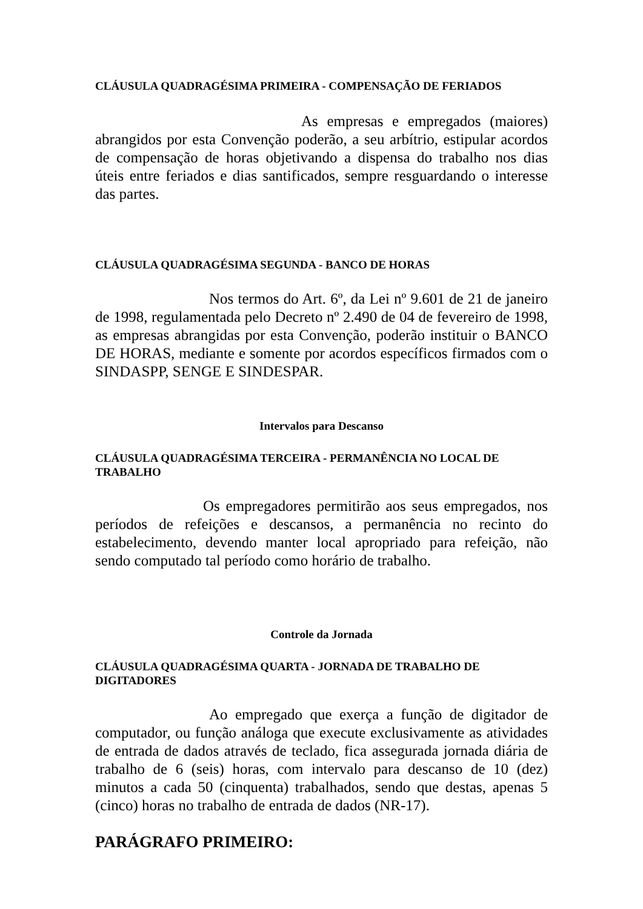CLÁUSULA QUADRAGÉSIMA PRIMEIRA - COMPENSAÇÃO DE FERIADOS
As empresas e empregados (maiores) abrangidos por esta Convenção poderão, a seu arbítrio, estipular acordos de compensação de horas objetivando a dispensa do trabalho nos dias úteis entre feriados e dias santificados, sempre resguardando o interesse das partes.
CLÁUSULA QUADRAGÉSIMA SEGUNDA - BANCO DE HORAS
Nos termos do Art. 6º, da Lei nº 9.601 de 21 de janeiro de 1998, regulamentada pelo Decreto nº 2.490 de 04 de fevereiro de 1998, as empresas abrangidas por esta Convenção, poderão instituir o BANCO DE HORAS, mediante e somente por acordos específicos firmados com o SINDASPP, SENGE E SINDESPAR.
Intervalos para Descanso
CLÁUSULA QUADRAGÉSIMA TERCEIRA - PERMANÊNCIA NO LOCAL DE TRABALHO
Os empregadores permitirão aos seus empregados, nos períodos de refeições e descansos, a permanência no recinto do estabelecimento, devendo manter local apropriado para refeição, não sendo computado tal período como horário de trabalho.
Controle da Jornada
CLÁUSULA QUADRAGÉSIMA QUARTA - JORNADA DE TRABALHO DE DIGITADORES
Ao empregado que exerça a função de digitador de computador, ou função análoga que execute exclusivamente as atividades de entrada de dados através de teclado, fica assegurada jornada diária de trabalho de 6 (seis) horas, com intervalo para descanso de 10 (dez) minutos a cada 50 (cinquenta) trabalhados, sendo que destas, apenas 5 (cinco) horas no trabalho de entrada de dados (NR-17).
PARÁGRAFO PRIMEIRO: